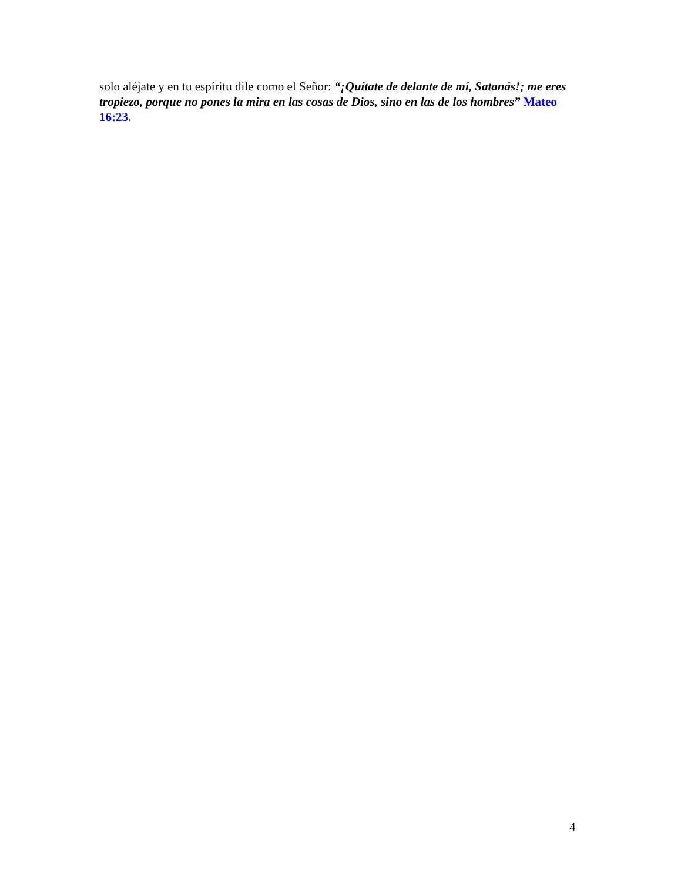solo aléjate y en tu espíritu dile como el Señor: “¡Quítate de delante de mí, Satanás!; me eres tropiezo, porque no pones la mira en las cosas de Dios, sino en las de los hombres” Mateo 16:23.
4